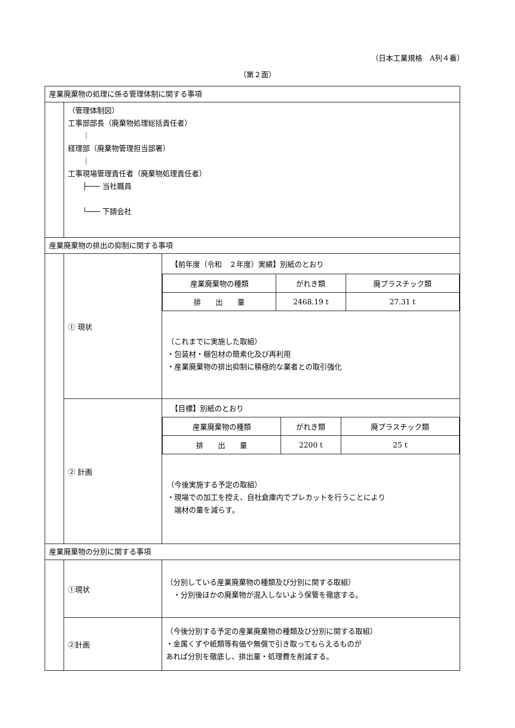（日本工業規格　A列４番）
（第２面）
| 産業廃棄物の処理に係る管理体制に関する事項 | | |
| | （管理体制図） 工事部部長（廃棄物処理総括責任者） ｜ 経理部（廃棄物管理担当部署） ｜ 工事現場管理責任者（廃棄物処理責任者） ├─── 当社職員 └─── 下請会社 | |
| 産業廃棄物の排出の抑制に関する事項 | | |
| | ① 現状 | 【前年度（令和 ２年度）実績】別紙のとおり / 産業廃棄物の種類 / がれき類 / 廃プラスチック類 / / 排 出 量 / 2468.19 t / 27.31 t / （これまでに実施した取組） ・包装材・梱包材の簡素化及び再利用 ・産業廃棄物の排出抑制に積極的な業者との取引強化 |
| | ② 計画 | 【目標】別紙のとおり / 産業廃棄物の種類 / がれき類 / 廃プラスチック類 / / 排 出 量 / 2200 t / 25 t / （今後実施する予定の取組） ・現場での加工を控え、自社倉庫内でプレカットを行うことにより 端材の量を減らす。 |
| 産業廃棄物の分別に関する事項 | | |
| | ①現状 | （分別している産業廃棄物の種類及び分別に関する取組） ・分別後ほかの廃棄物が混入しないよう保管を徹底する。 |
| | ②計画 | （今後分別する予定の産業廃棄物の種類及び分別に関する取組） ・金属くずや紙類等有価や無償で引き取ってもらえるものが あれば分別を徹底し、排出量・処理費を削減する。 |